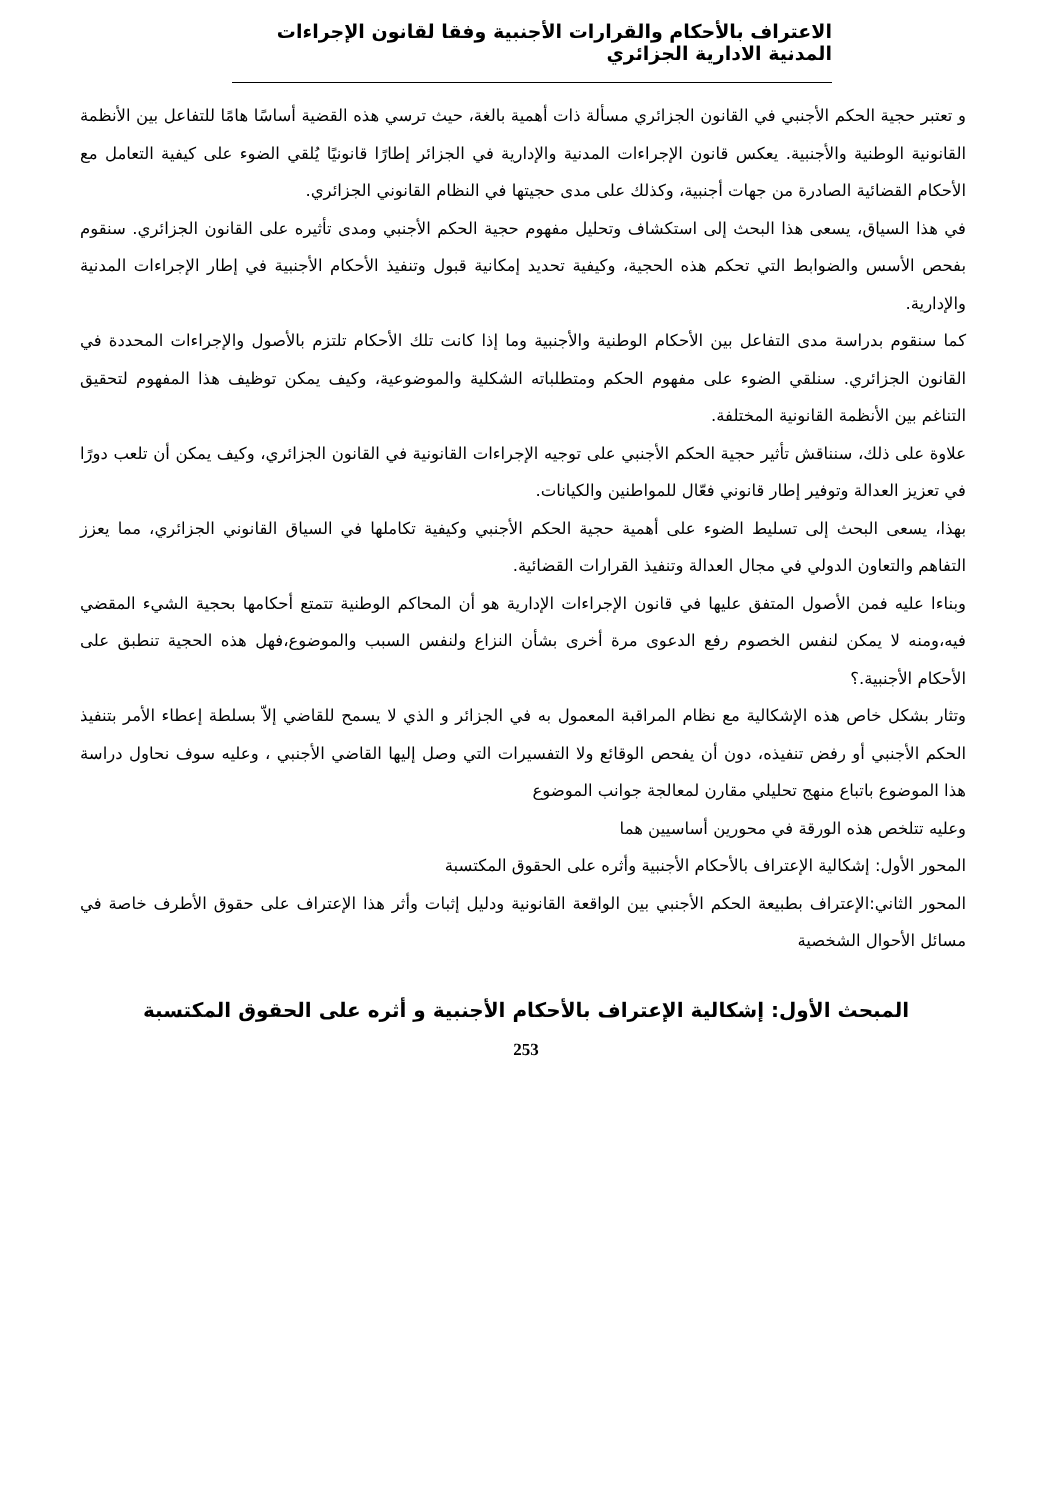الاعتراف بالأحكام والقرارات الأجنبية وفقا لقانون الإجراءات المدنية الادارية الجزائري
و تعتبر حجية الحكم الأجنبي في القانون الجزائري مسألة ذات أهمية بالغة، حيث ترسي هذه القضية أساسًا هامًا للتفاعل بين الأنظمة القانونية الوطنية والأجنبية. يعكس قانون الإجراءات المدنية والإدارية في الجزائر إطارًا قانونيًا يُلقي الضوء على كيفية التعامل مع الأحكام القضائية الصادرة من جهات أجنبية، وكذلك على مدى حجيتها في النظام القانوني الجزائري.
في هذا السياق، يسعى هذا البحث إلى استكشاف وتحليل مفهوم حجية الحكم الأجنبي ومدى تأثيره على القانون الجزائري. سنقوم بفحص الأسس والضوابط التي تحكم هذه الحجية، وكيفية تحديد إمكانية قبول وتنفيذ الأحكام الأجنبية في إطار الإجراءات المدنية والإدارية.
كما سنقوم بدراسة مدى التفاعل بين الأحكام الوطنية والأجنبية وما إذا كانت تلك الأحكام تلتزم بالأصول والإجراءات المحددة في القانون الجزائري. سنلقي الضوء على مفهوم الحكم ومتطلباته الشكلية والموضوعية، وكيف يمكن توظيف هذا المفهوم لتحقيق التناغم بين الأنظمة القانونية المختلفة.
علاوة على ذلك، سنناقش تأثير حجية الحكم الأجنبي على توجيه الإجراءات القانونية في القانون الجزائري، وكيف يمكن أن تلعب دورًا في تعزيز العدالة وتوفير إطار قانوني فعّال للمواطنين والكيانات.
بهذا، يسعى البحث إلى تسليط الضوء على أهمية حجية الحكم الأجنبي وكيفية تكاملها في السياق القانوني الجزائري، مما يعزز التفاهم والتعاون الدولي في مجال العدالة وتنفيذ القرارات القضائية.
وبناءا عليه فمن الأصول المتفق عليها في قانون الإجراءات الإدارية هو أن المحاكم الوطنية تتمتع أحكامها بحجية الشيء المقضي فيه،ومنه لا يمكن لنفس الخصوم رفع الدعوى مرة أخرى بشأن النزاع ولنفس السبب والموضوع،فهل هذه الحجية تنطبق على الأحكام الأجنبية.؟
وتثار بشكل خاص هذه الإشكالية مع نظام المراقبة المعمول به في الجزائر و الذي لا يسمح للقاضي إلاّ بسلطة إعطاء الأمر بتنفيذ الحكم الأجنبي أو رفض تنفيذه، دون أن يفحص الوقائع ولا التفسيرات التي وصل إليها القاضي الأجنبي ، وعليه سوف نحاول دراسة هذا الموضوع باتباع منهج تحليلي مقارن لمعالجة جوانب الموضوع
وعليه تتلخص هذه الورقة في محورين أساسيين هما
المحور الأول: إشكالية الإعتراف بالأحكام الأجنبية وأثره على الحقوق المكتسبة
المحور الثاني:الإعتراف بطبيعة الحكم الأجنبي بين الواقعة القانونية ودليل إثبات وأثر هذا الإعتراف على حقوق الأطرف خاصة في مسائل الأحوال الشخصية
المبحث الأول: إشكالية الإعتراف بالأحكام الأجنبية و أثره على الحقوق المكتسبة
253